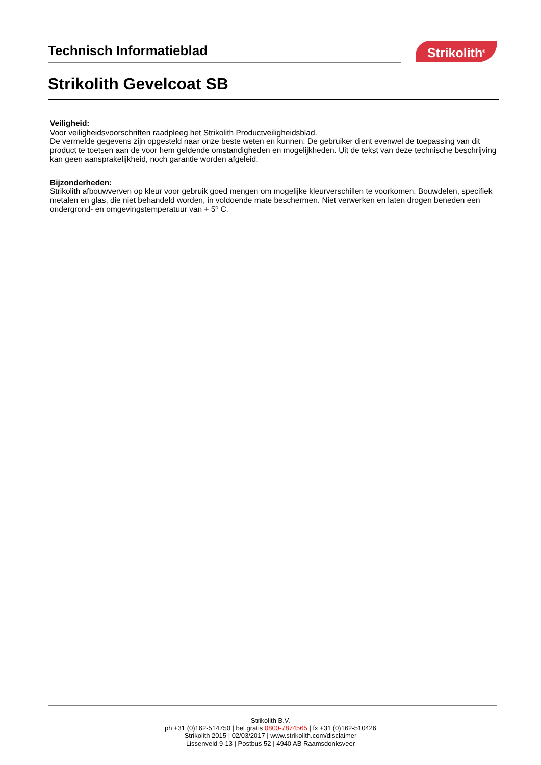Technisch Informatieblad
Strikolith<sup>®</sup>
Strikolith Gevelcoat SB
Veiligheid:
Voor veiligheidsvoorschriften raadpleeg het Strikolith Productveiligheidsblad.
De vermelde gegevens zijn opgesteld naar onze beste weten en kunnen. De gebruiker dient evenwel de toepassing van dit product te toetsen aan de voor hem geldende omstandigheden en mogelijkheden. Uit de tekst van deze technische beschrijving kan geen aansprakelijkheid, noch garantie worden afgeleid.
Bijzonderheden:
Strikolith afbouwverven op kleur voor gebruik goed mengen om mogelijke kleurverschillen te voorkomen. Bouwdelen, specifiek metalen en glas, die niet behandeld worden, in voldoende mate beschermen. Niet verwerken en laten drogen beneden een ondergrond- en omgevingstemperatuur van + 5º C.
Strikolith B.V.
ph +31 (0)162-514750 | bel gratis 0800-7874565 | fx +31 (0)162-510426
Strikolith 2015 | 02/03/2017 | www.strikolith.com/disclaimer
Lissenveld 9-13 | Postbus 52 | 4940 AB Raamsdonksveer